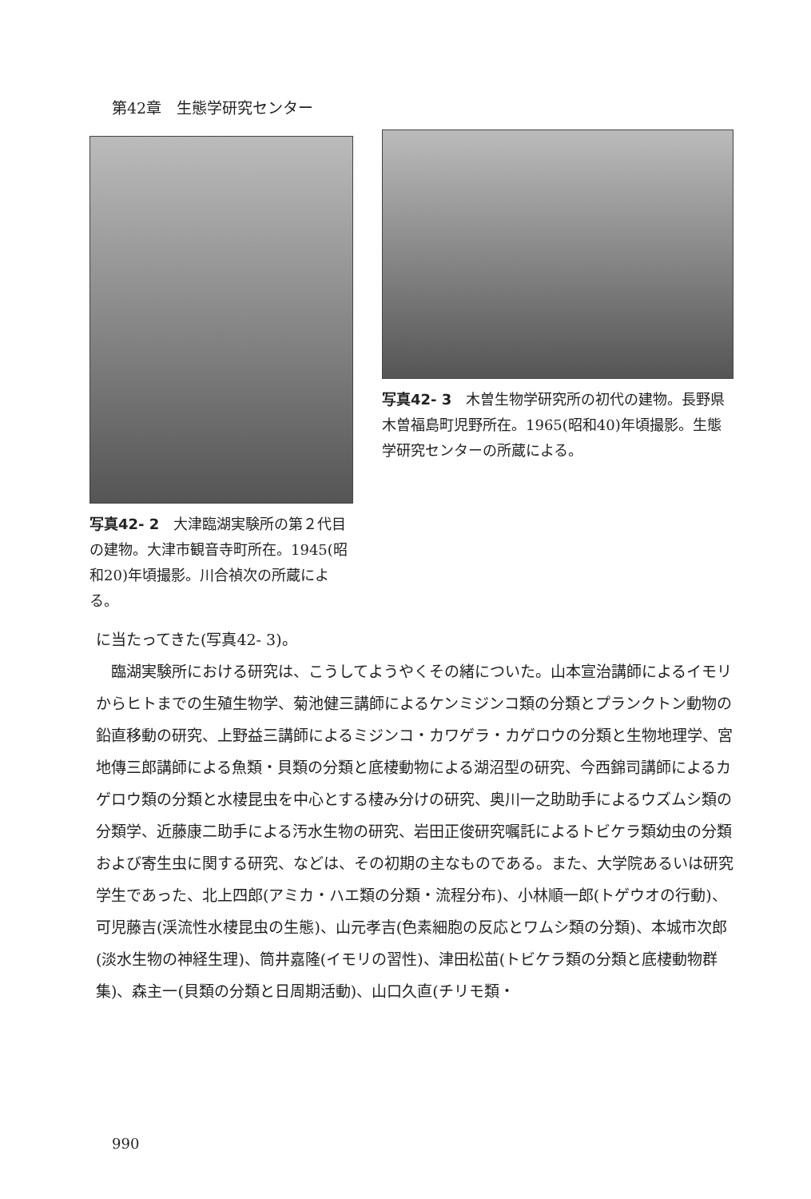第42章　生態学研究センター
写真42- 2　大津臨湖実験所の第２代目の建物。大津市観音寺町所在。1945(昭和20)年頃撮影。川合禎次の所蔵による。
写真42- 3　木曽生物学研究所の初代の建物。長野県木曽福島町児野所在。1965(昭和40)年頃撮影。生態学研究センターの所蔵による。
に当たってきた(写真42- 3)。
　臨湖実験所における研究は、こうしてようやくその緒についた。山本宣治講師によるイモリからヒトまでの生殖生物学、菊池健三講師によるケンミジンコ類の分類とプランクトン動物の鉛直移動の研究、上野益三講師によるミジンコ・カワゲラ・カゲロウの分類と生物地理学、宮地傳三郎講師による魚類・貝類の分類と底棲動物による湖沼型の研究、今西錦司講師によるカゲロウ類の分類と水棲昆虫を中心とする棲み分けの研究、奥川一之助助手によるウズムシ類の分類学、近藤康二助手による汚水生物の研究、岩田正俊研究嘱託によるトビケラ類幼虫の分類および寄生虫に関する研究、などは、その初期の主なものである。また、大学院あるいは研究学生であった、北上四郎(アミカ・ハエ類の分類・流程分布)、小林順一郎(トゲウオの行動)、可児藤吉(渓流性水棲昆虫の生態)、山元孝吉(色素細胞の反応とワムシ類の分類)、本城市次郎(淡水生物の神経生理)、筒井嘉隆(イモリの習性)、津田松苗(トビケラ類の分類と底棲動物群集)、森主一(貝類の分類と日周期活動)、山口久直(チリモ類・
990